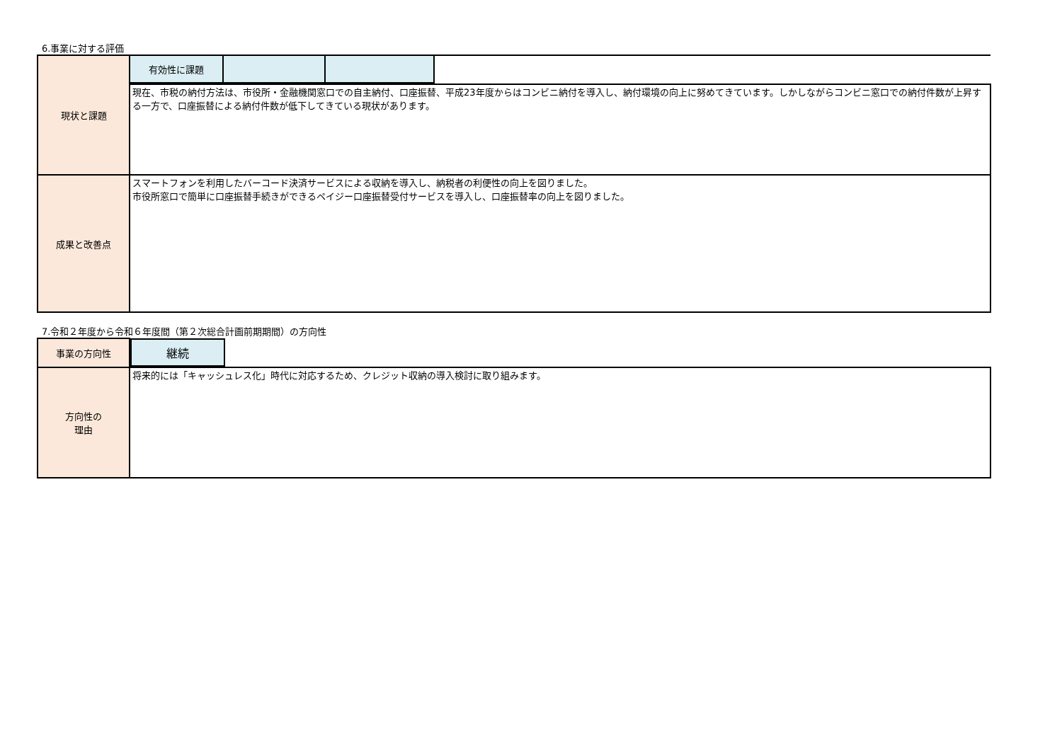6.事業に対する評価
| 現状と課題 | / 有効性に課題 / / / |
| | 現在、市税の納付方法は、市役所・金融機関窓口での自主納付、口座振替、平成23年度からはコンビニ納付を導入し、納付環境の向上に努めてきています。しかしながらコンビニ窓口での納付件数が上昇する一方で、口座振替による納付件数が低下してきている現状があります。 |
| 成果と改善点 | スマートフォンを利用したバーコード決済サービスによる収納を導入し、納税者の利便性の向上を図りました。 市役所窓口で簡単に口座振替手続きができるペイジー口座振替受付サービスを導入し、口座振替率の向上を図りました。 |
7.令和２年度から令和６年度間（第２次総合計画前期期間）の方向性
| 事業の方向性 | / 継続 / |
| 方向性の 理由 | 将来的には「キャッシュレス化」時代に対応するため、クレジット収納の導入検討に取り組みます。 |